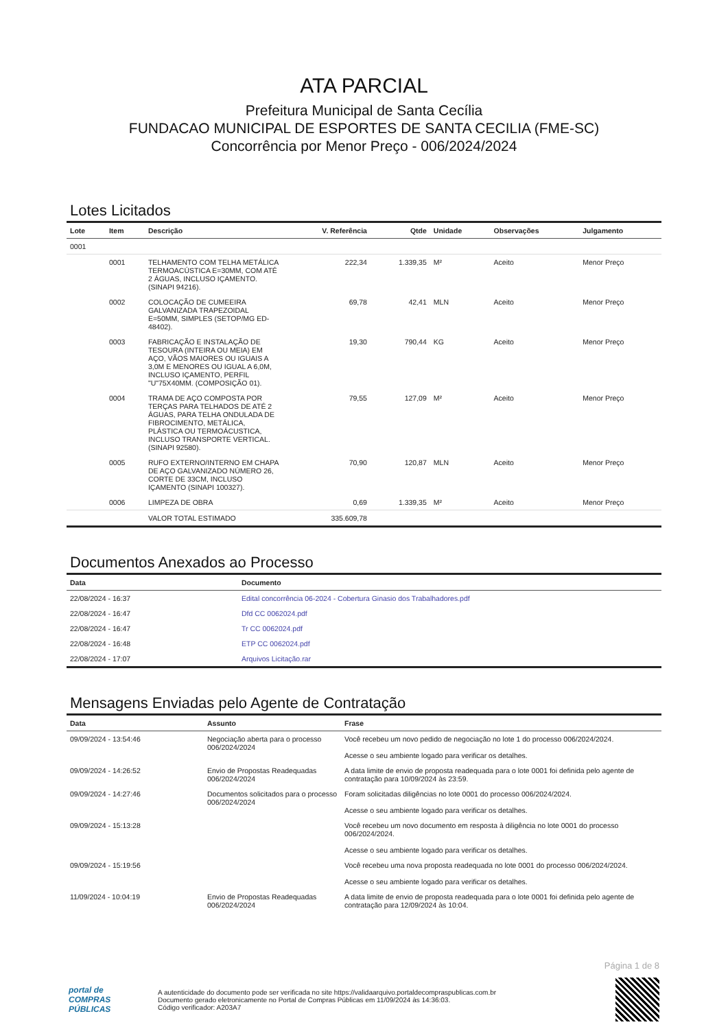ATA PARCIAL
Prefeitura Municipal de Santa Cecília
FUNDACAO MUNICIPAL DE ESPORTES DE SANTA CECILIA (FME-SC)
Concorrência por Menor Preço - 006/2024/2024
Lotes Licitados
| Lote | Item | Descrição | V. Referência | Qtde | Unidade | Observações | Julgamento |
| --- | --- | --- | --- | --- | --- | --- | --- |
| 0001 | | | | | | | |
| | 0001 | TELHAMENTO COM TELHA METÁLICA TERMOACÚSTICA E=30MM, COM ATÉ 2 ÁGUAS, INCLUSO IÇAMENTO. (SINAPI 94216). | 222,34 | 1.339,35 | M² | Aceito | Menor Preço |
| | 0002 | COLOCAÇÃO DE CUMEEIRA GALVANIZADA TRAPEZOIDAL E=50MM, SIMPLES (SETOP/MG ED-48402). | 69,78 | 42,41 | MLN | Aceito | Menor Preço |
| | 0003 | FABRICAÇÃO E INSTALAÇÃO DE TESOURA (INTEIRA OU MEIA) EM AÇO, VÃOS MAIORES OU IGUAIS A 3,0M E MENORES OU IGUAL A 6,0M, INCLUSO IÇAMENTO, PERFIL "U"75X40MM. (COMPOSIÇÃO 01). | 19,30 | 790,44 | KG | Aceito | Menor Preço |
| | 0004 | TRAMA DE AÇO COMPOSTA POR TERÇAS PARA TELHADOS DE ATÉ 2 ÁGUAS, PARA TELHA ONDULADA DE FIBROCIMENTO, METÁLICA, PLÁSTICA OU TERMOÁCUSTICA, INCLUSO TRANSPORTE VERTICAL. (SINAPI 92580). | 79,55 | 127,09 | M² | Aceito | Menor Preço |
| | 0005 | RUFO EXTERNO/INTERNO EM CHAPA DE AÇO GALVANIZADO NÚMERO 26, CORTE DE 33CM, INCLUSO IÇAMENTO (SINAPI 100327). | 70,90 | 120,87 | MLN | Aceito | Menor Preço |
| | 0006 | LIMPEZA DE OBRA | 0,69 | 1.339,35 | M² | Aceito | Menor Preço |
| | | VALOR TOTAL ESTIMADO | 335.609,78 | | | | |
Documentos Anexados ao Processo
| Data | Documento |
| --- | --- |
| 22/08/2024 - 16:37 | Edital concorrência 06-2024 - Cobertura Ginasio dos Trabalhadores.pdf |
| 22/08/2024 - 16:47 | Dfd CC 0062024.pdf |
| 22/08/2024 - 16:47 | Tr CC 0062024.pdf |
| 22/08/2024 - 16:48 | ETP CC 0062024.pdf |
| 22/08/2024 - 17:07 | Arquivos Licitação.rar |
Mensagens Enviadas pelo Agente de Contratação
| Data | Assunto | Frase |
| --- | --- | --- |
| 09/09/2024 - 13:54:46 | Negociação aberta para o processo 006/2024/2024 | Você recebeu um novo pedido de negociação no lote 1 do processo 006/2024/2024. Acesse o seu ambiente logado para verificar os detalhes. |
| 09/09/2024 - 14:26:52 | Envio de Propostas Readequadas 006/2024/2024 | A data limite de envio de proposta readequada para o lote 0001 foi definida pelo agente de contratação para 10/09/2024 às 23:59. |
| 09/09/2024 - 14:27:46 | Documentos solicitados para o processo 006/2024/2024 | Foram solicitadas diligências no lote 0001 do processo 006/2024/2024. Acesse o seu ambiente logado para verificar os detalhes. |
| 09/09/2024 - 15:13:28 | | Você recebeu um novo documento em resposta à diligência no lote 0001 do processo 006/2024/2024. Acesse o seu ambiente logado para verificar os detalhes. |
| 09/09/2024 - 15:19:56 | | Você recebeu uma nova proposta readequada no lote 0001 do processo 006/2024/2024. Acesse o seu ambiente logado para verificar os detalhes. |
| 11/09/2024 - 10:04:19 | Envio de Propostas Readequadas 006/2024/2024 | A data limite de envio de proposta readequada para o lote 0001 foi definida pelo agente de contratação para 12/09/2024 às 10:04. |
Página 1 de 8
portal de
COMPRAS
PÚBLICAS
A autenticidade do documento pode ser verificada no site https://validaarquivo.portaldecompraspublicas.com.br
Documento gerado eletronicamente no Portal de Compras Públicas em 11/09/2024 às 14:36:03.
Código verificador: A203A7